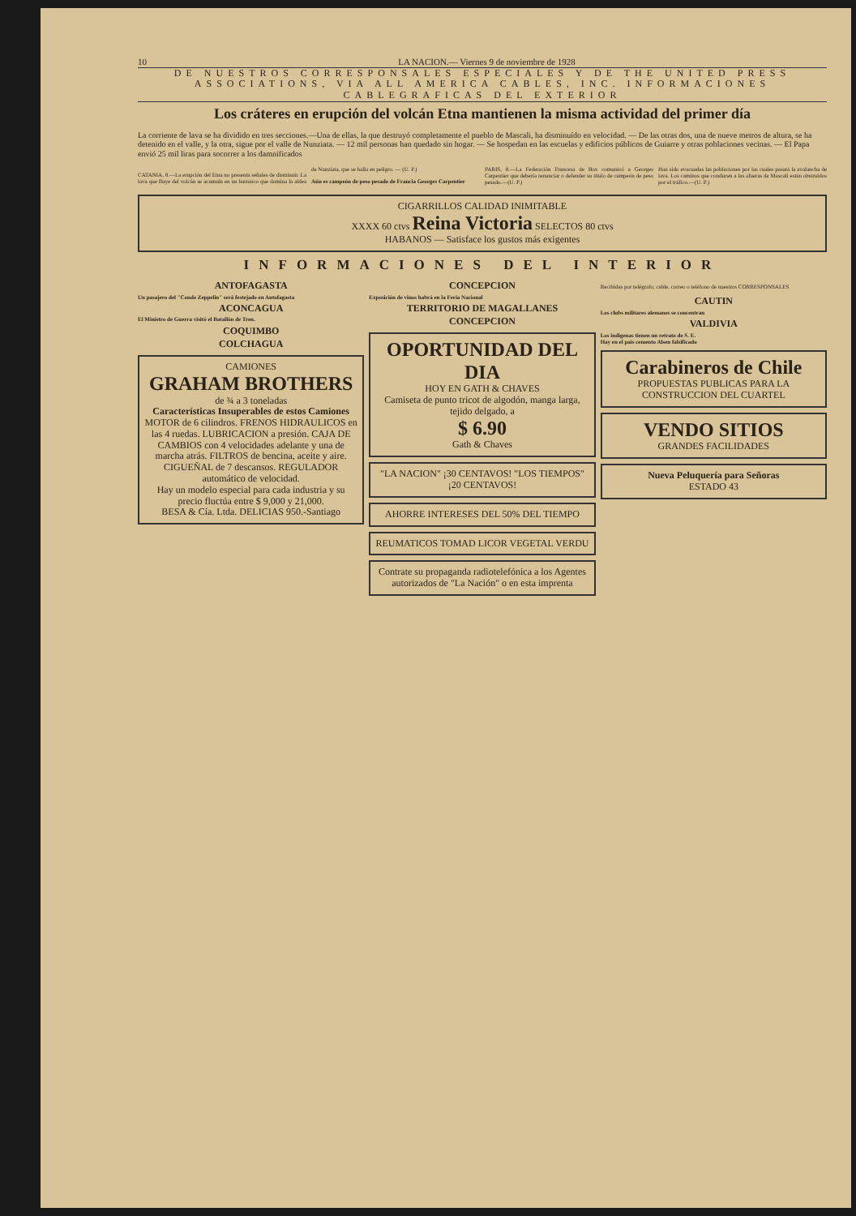10 LA NACION.— Viernes 9 de noviembre de 1928
DE NUESTROS CORRESPONSALES ESPECIALES Y DE THE UNITED PRESS ASSOCIATIONS, VIA ALL AMERICA CABLES, INC. INFORMACIONES CABLEGRAFICAS DEL EXTERIOR
Los cráteres en erupción del volcán Etna mantienen la misma actividad del primer día
La corriente de lava se ha dividido en tres secciones.—Una de ellas, la que destruyó completamente el pueblo de Mascali, ha disminuído en velocidad. — De las otras dos, una de nueve metros de altura, se ha detenido en el valle, y la otra, sigue por el valle de Nunziata. — 12 mil personas han quedado sin hogar. — Se hospedan en las escuelas y edificios públicos de Guiarre y otras poblaciones vecinas. — El Papa envió 25 mil liras para socorrer a los damnificados
CATANIA, 8.—La erupción del Etna no presenta señales de disminuir. La lava que fluye del volcán se acumula en un barranco que domina la aldea de Nunziata, que se halla en peligro. — (U. P.)
Aún es campeón de peso pesado de Francia Georges Carpentier
PARIS, 8.—La Federación Francesa de Box comunicó a Georges Carpentier que debería renunciar o defender su título de campeón de peso pesado.—(U. P.)
Han sido evacuadas las poblaciones por las cuales pasará la avalancha de lava. Los caminos que conducen a las afueras de Mascali están obstruídos por el tráfico.—(U. P.)
CIGARRILLOS CALIDAD INIMITABLE
XXXX 60 ctvs Reina Victoria SELECTOS 80 ctvs
HABANOS — Satisface los gustos más exigentes
INFORMACIONES DEL INTERIOR
ANTOFAGASTA
Un pasajero del "Conde Zeppelin" será festejado en Antofagasta
ACONCAGUA
El Ministro de Guerra visitó el Batallón de Tren.
COQUIMBO
COLCHAGUA
CAMIONES
GRAHAM BROTHERS
de ¾ a 3 toneladas
Características Insuperables de estos Camiones
MOTOR de 6 cilindros. FRENOS HIDRAULICOS en las 4 ruedas. LUBRICACION a presión. CAJA DE CAMBIOS con 4 velocidades adelante y una de marcha atrás. FILTROS de bencina, aceite y aire. CIGUEÑAL de 7 descansos. REGULADOR automático de velocidad.
Hay un modelo especial para cada industria y su precio fluctúa entre $ 9,000 y 21,000.
BESA & Cía. Ltda. DELICIAS 950.-Santiago
CONCEPCION
Exposición de vinos habrá en la Feria Nacional
TERRITORIO DE MAGALLANES
CONCEPCION
OPORTUNIDAD DEL DIA
HOY EN GATH & CHAVES
Camiseta de punto tricot de algodón, manga larga, tejido delgado, a
$ 6.90
Gath & Chaves
"LA NACION" ¡30 CENTAVOS! "LOS TIEMPOS" ¡20 CENTAVOS!
AHORRE INTERESES DEL 50% DEL TIEMPO
REUMATICOS TOMAD LICOR VEGETAL VERDU
Contrate su propaganda radiotelefónica a los Agentes autorizados de "La Nación" o en esta imprenta
Recibidas por telégrafo, cable, correo o teléfono de nuestros CORRESPONSALES
CAUTIN
Los clubs militares alemanes se concentran
VALDIVIA
Los indígenas tienen un retrato de S. E.
Hay en el país cemento Alsen falsificado
Carabineros de Chile
PROPUESTAS PUBLICAS PARA LA CONSTRUCCION DEL CUARTEL
VENDO SITIOS
GRANDES FACILIDADES
Nueva Peluquería para Señoras
ESTADO 43